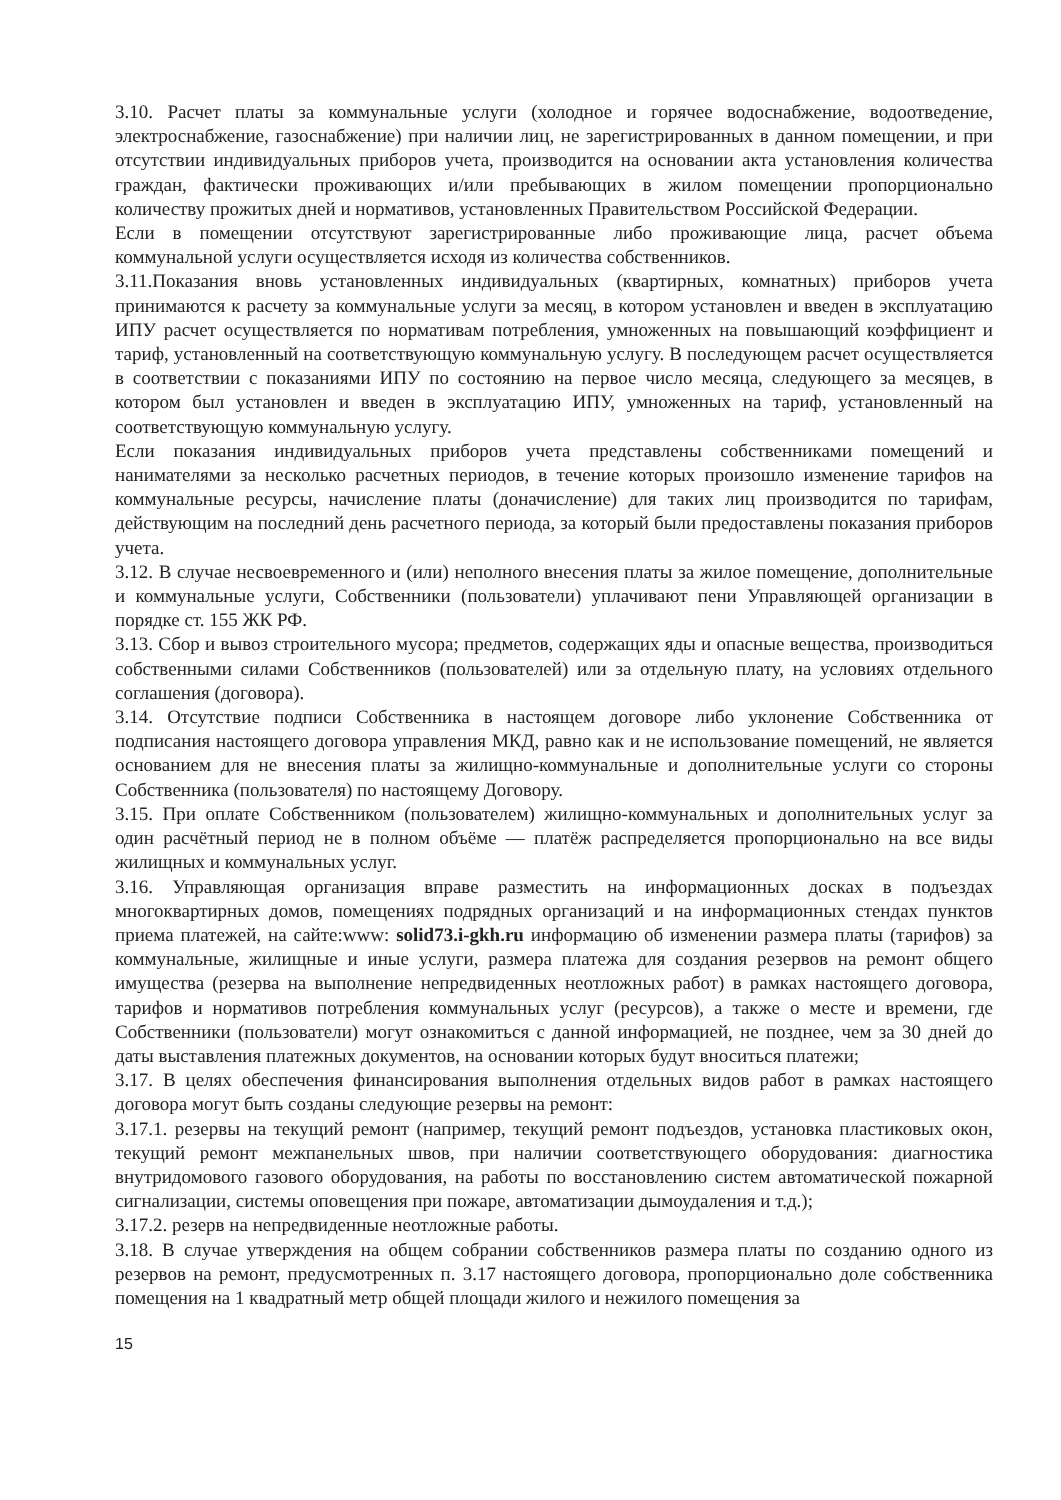3.10. Расчет платы за коммунальные услуги (холодное и горячее водоснабжение, водоотведение, электроснабжение, газоснабжение) при наличии лиц, не зарегистрированных в данном помещении, и при отсутствии индивидуальных приборов учета, производится на основании акта установления количества граждан, фактически проживающих и/или пребывающих в жилом помещении пропорционально количеству прожитых дней и нормативов, установленных Правительством Российской Федерации.
Если в помещении отсутствуют зарегистрированные либо проживающие лица, расчет объема коммунальной услуги осуществляется исходя из количества собственников.
3.11.Показания вновь установленных индивидуальных (квартирных, комнатных) приборов учета принимаются к расчету за коммунальные услуги за месяц, в котором установлен и введен в эксплуатацию ИПУ расчет осуществляется по нормативам потребления, умноженных на повышающий коэффициент и тариф, установленный на соответствующую коммунальную услугу. В последующем расчет осуществляется в соответствии с показаниями ИПУ по состоянию на первое число месяца, следующего за месяцев, в котором был установлен и введен в эксплуатацию ИПУ, умноженных на тариф, установленный на соответствующую коммунальную услугу.
Если показания индивидуальных приборов учета представлены собственниками помещений и нанимателями за несколько расчетных периодов, в течение которых произошло изменение тарифов на коммунальные ресурсы, начисление платы (доначисление) для таких лиц производится по тарифам, действующим на последний день расчетного периода, за который были предоставлены показания приборов учета.
3.12. В случае несвоевременного и (или) неполного внесения платы за жилое помещение, дополнительные и коммунальные услуги, Собственники (пользователи) уплачивают пени Управляющей организации в порядке ст. 155 ЖК РФ.
3.13. Сбор и вывоз строительного мусора; предметов, содержащих яды и опасные вещества, производиться собственными силами Собственников (пользователей) или за отдельную плату, на условиях отдельного соглашения (договора).
3.14. Отсутствие подписи Собственника в настоящем договоре либо уклонение Собственника от подписания настоящего договора управления МКД, равно как и не использование помещений, не является основанием для не внесения платы за жилищно-коммунальные и дополнительные услуги со стороны Собственника (пользователя) по настоящему Договору.
3.15. При оплате Собственником (пользователем) жилищно-коммунальных и дополнительных услуг за один расчётный период не в полном объёме — платёж распределяется пропорционально на все виды жилищных и коммунальных услуг.
3.16. Управляющая организация вправе разместить на информационных досках в подъездах многоквартирных домов, помещениях подрядных организаций и на информационных стендах пунктов приема платежей, на сайте:www: solid73.i-gkh.ru информацию об изменении размера платы (тарифов) за коммунальные, жилищные и иные услуги, размера платежа для создания резервов на ремонт общего имущества (резерва на выполнение непредвиденных неотложных работ) в рамках настоящего договора, тарифов и нормативов потребления коммунальных услуг (ресурсов), а также о месте и времени, где Собственники (пользователи) могут ознакомиться с данной информацией, не позднее, чем за 30 дней до даты выставления платежных документов, на основании которых будут вноситься платежи;
3.17. В целях обеспечения финансирования выполнения отдельных видов работ в рамках настоящего договора могут быть созданы следующие резервы на ремонт:
3.17.1. резервы на текущий ремонт (например, текущий ремонт подъездов, установка пластиковых окон, текущий ремонт межпанельных швов, при наличии соответствующего оборудования: диагностика внутридомового газового оборудования, на работы по восстановлению систем автоматической пожарной сигнализации, системы оповещения при пожаре, автоматизации дымоудаления и т.д.);
3.17.2. резерв на непредвиденные неотложные работы.
3.18. В случае утверждения на общем собрании собственников размера платы по созданию одного из резервов на ремонт, предусмотренных п. 3.17 настоящего договора, пропорционально доле собственника помещения на 1 квадратный метр общей площади жилого и нежилого помещения за
15